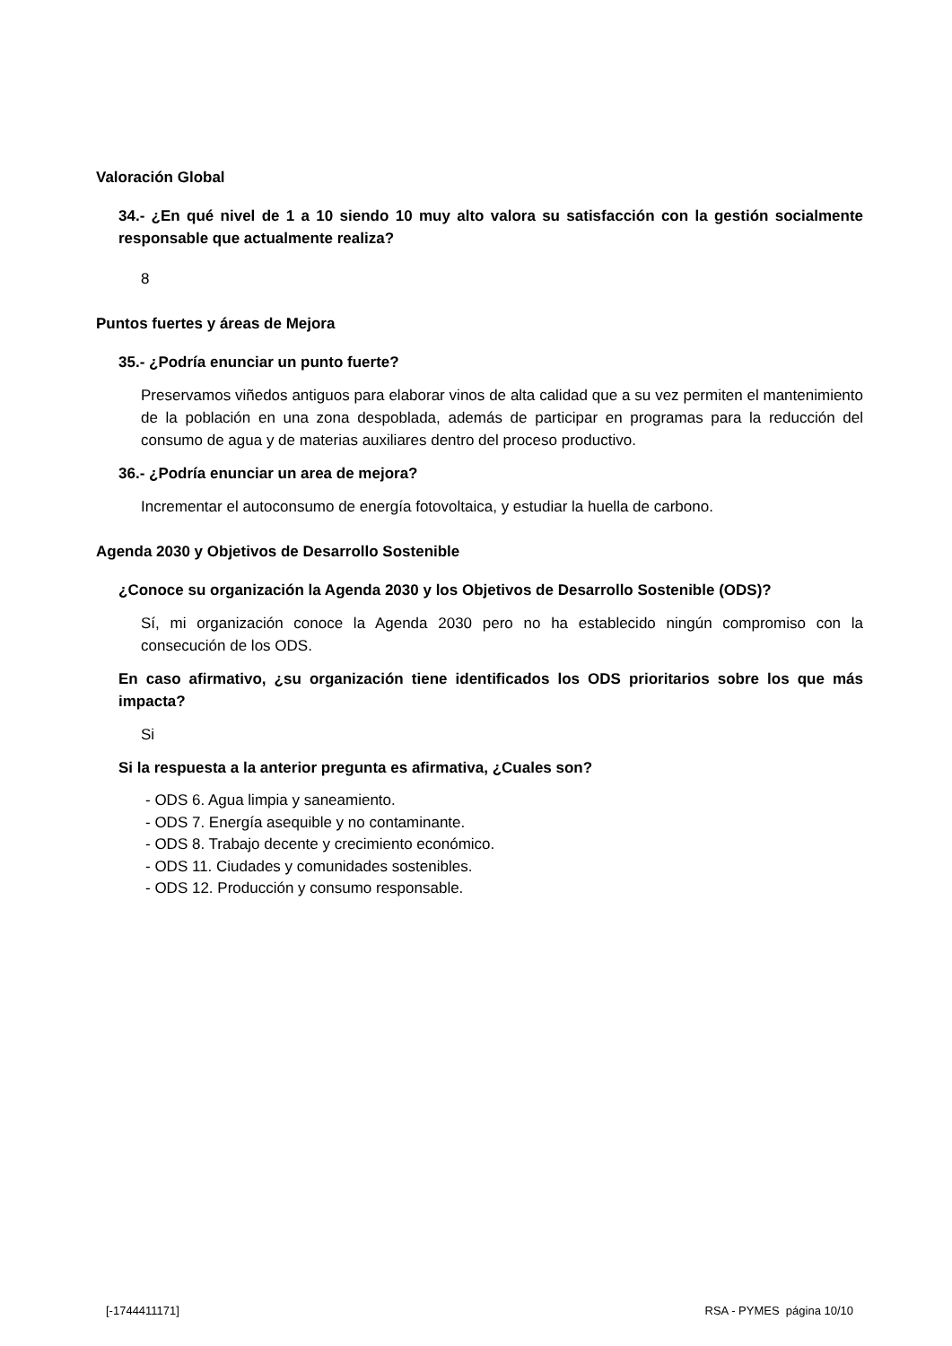Valoración Global
34.- ¿En qué nivel de 1 a 10 siendo 10 muy alto valora su satisfacción con la gestión socialmente responsable que actualmente realiza?
8
Puntos fuertes y áreas de Mejora
35.- ¿Podría enunciar un punto fuerte?
Preservamos viñedos antiguos para elaborar vinos de alta calidad que a su vez permiten el mantenimiento de la población en una zona despoblada, además de participar en programas para la reducción del consumo de agua y de materias auxiliares dentro del proceso productivo.
36.- ¿Podría enunciar un area de mejora?
Incrementar el autoconsumo de energía fotovoltaica, y estudiar la huella de carbono.
Agenda 2030 y Objetivos de Desarrollo Sostenible
¿Conoce su organización la Agenda 2030 y los Objetivos de Desarrollo Sostenible (ODS)?
Sí, mi organización conoce la Agenda 2030 pero no ha establecido ningún compromiso con la consecución de los ODS.
En caso afirmativo, ¿su organización tiene identificados los ODS prioritarios sobre los que más impacta?
Si
Si la respuesta a la anterior pregunta es afirmativa, ¿Cuales son?
- ODS 6. Agua limpia y saneamiento.
- ODS 7. Energía asequible y no contaminante.
- ODS 8. Trabajo decente y crecimiento económico.
- ODS 11. Ciudades y comunidades sostenibles.
- ODS 12. Producción y consumo responsable.
[-1744411171] RSA - PYMES página 10/10